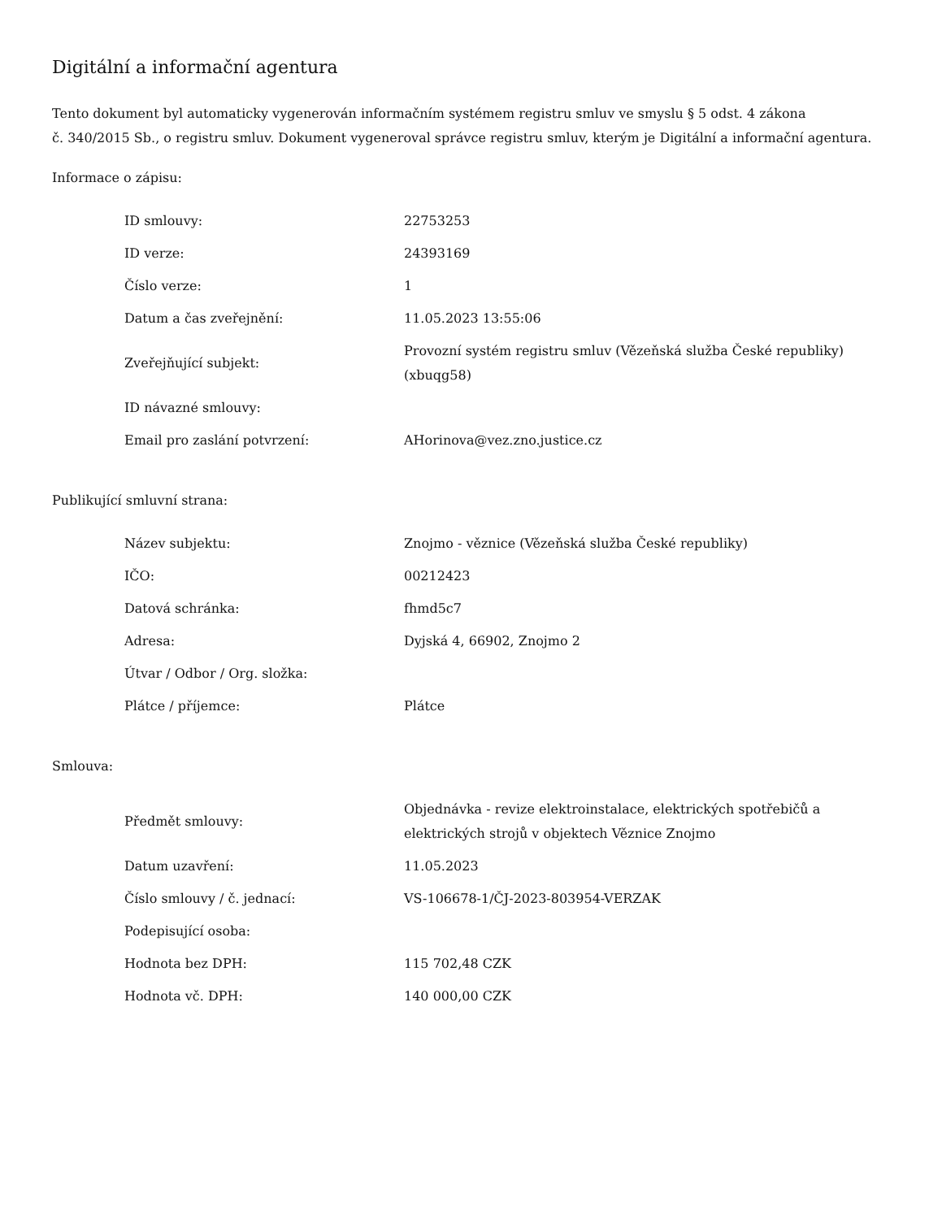Digitální a informační agentura
Tento dokument byl automaticky vygenerován informačním systémem registru smluv ve smyslu § 5 odst. 4 zákona
č. 340/2015 Sb., o registru smluv. Dokument vygeneroval správce registru smluv, kterým je Digitální a informační agentura.
Informace o zápisu:
| ID smlouvy: | 22753253 |
| ID verze: | 24393169 |
| Číslo verze: | 1 |
| Datum a čas zveřejnění: | 11.05.2023 13:55:06 |
| Zveřejňující subjekt: | Provozní systém registru smluv (Vězeňská služba České republiky) (xbuqg58) |
| ID návazné smlouvy: | |
| Email pro zaslání potvrzení: | AHorinova@vez.zno.justice.cz |
Publikující smluvní strana:
| Název subjektu: | Znojmo - věznice (Vězeňská služba České republiky) |
| IČO: | 00212423 |
| Datová schránka: | fhmd5c7 |
| Adresa: | Dyjská 4, 66902, Znojmo 2 |
| Útvar / Odbor / Org. složka: | |
| Plátce / příjemce: | Plátce |
Smlouva:
| Předmět smlouvy: | Objednávka - revize elektroinstalace, elektrických spotřebičů a elektrických strojů v objektech Věznice Znojmo |
| Datum uzavření: | 11.05.2023 |
| Číslo smlouvy / č. jednací: | VS-106678-1/ČJ-2023-803954-VERZAK |
| Podepisující osoba: | |
| Hodnota bez DPH: | 115 702,48 CZK |
| Hodnota vč. DPH: | 140 000,00 CZK |